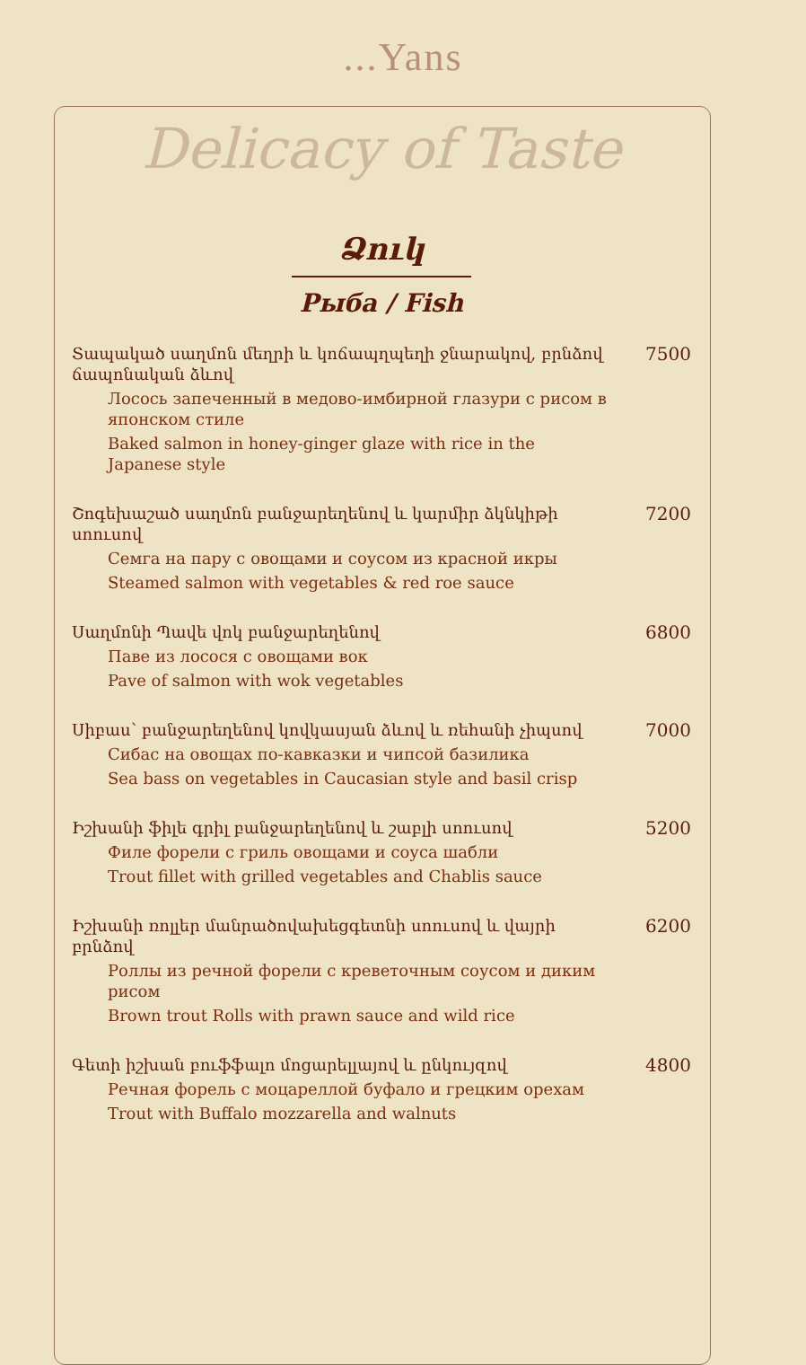...Yans
Delicacy of Taste
Ձուկ
Рыба / Fish
Տապակած սաղմոն մեղրի և կոճապղպեղի ջնարակով, բրնձով ճապոնական ձևով
Лосось запеченный в медово-имбирной глазури с рисом в японском стиле
Baked salmon in honey-ginger glaze with rice in the Japanese style
7500
Շոգեխաշած սաղմոն բանջարեղենով և կարմիր ձկնկիթի սոուսով
Семга на пару с овощами и соусом из красной икры
Steamed salmon with vegetables & red roe sauce
7200
Սաղմոնի Պավե վոկ բանջարեղենով
Паве из лосося с овощами вок
Pave of salmon with wok vegetables
6800
Սիբաս՝ բանջարեղենով կովկասյան ձևով և ռեհանի չիպսով
Сибас на овощах по-кавказки и чипсой базилика
Sea bass on vegetables in Caucasian style and basil crisp
7000
Իշխանի ֆիլե գրիլ բանջարեղենով և շաբլի սոուսով
Филе форели с гриль овощами и соуса шабли
Trout fillet with grilled vegetables and Chablis sauce
5200
Իշխանի ռոլլեր մանրածովախեցգետնի սոուսով և վայրի բրնձով
Роллы из речной форели с креветочным соусом и диким рисом
Brown trout Rolls with prawn sauce and wild rice
6200
Գետի իշխան բուֆֆալո մոցարելլայով և ընկույզով
Речная форель с моцареллой буфало и грецким орехам
Trout with Buffalo mozzarella and walnuts
4800